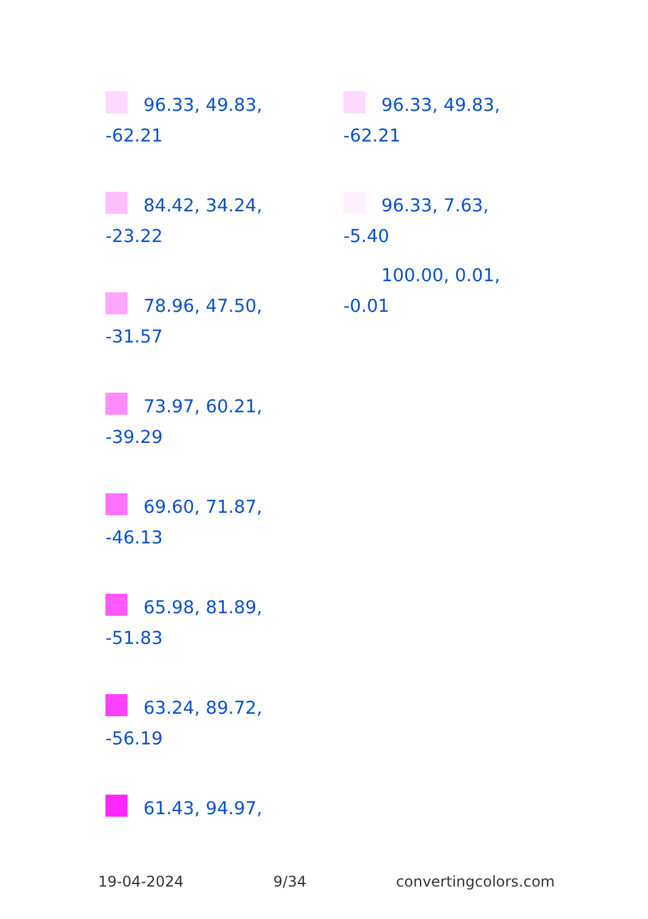96.33, 49.83, -62.21
84.42, 34.24, -23.22
78.96, 47.50, -31.57
73.97, 60.21, -39.29
69.60, 71.87, -46.13
65.98, 81.89, -51.83
63.24, 89.72, -56.19
61.43, 94.97,
96.33, 49.83, -62.21
96.33, 7.63, -5.40
100.00, 0.01, -0.01
19-04-2024 9/34 convertingcolors.com